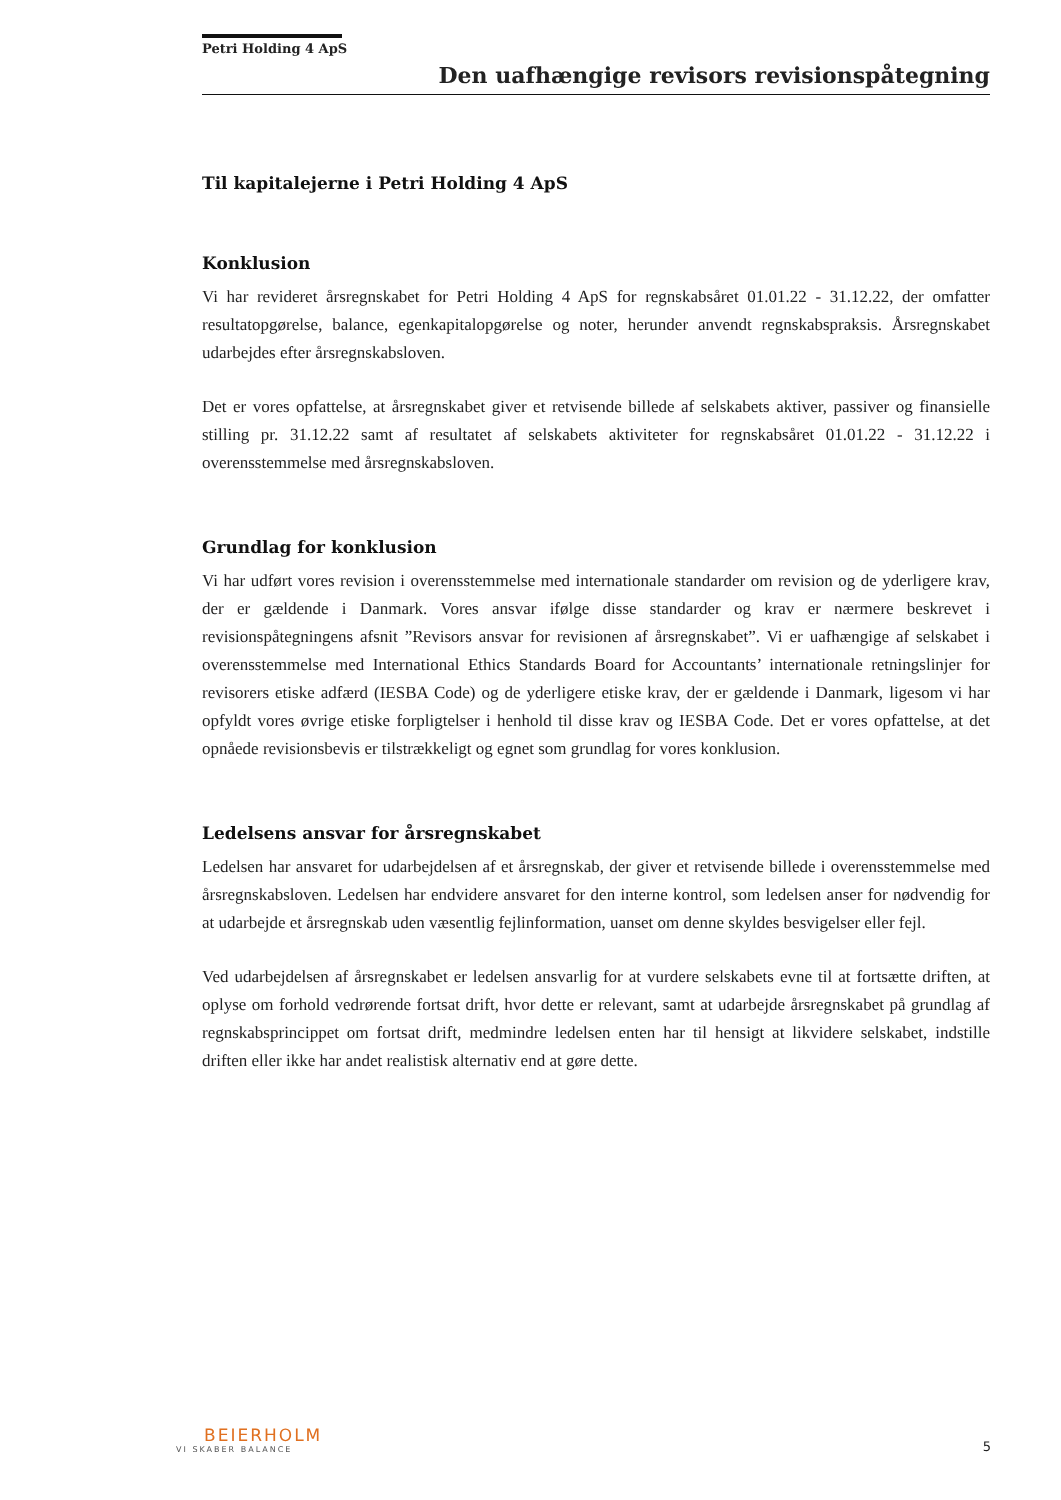Petri Holding 4 ApS
Den uafhængige revisors revisionspåtegning
Til kapitalejerne i Petri Holding 4 ApS
Konklusion
Vi har revideret årsregnskabet for Petri Holding 4 ApS for regnskabsåret 01.01.22 - 31.12.22, der omfatter resultatopgørelse, balance, egenkapitalopgørelse og noter, herunder anvendt regnskabspraksis. Årsregnskabet udarbejdes efter årsregnskabsloven.
Det er vores opfattelse, at årsregnskabet giver et retvisende billede af selskabets aktiver, passiver og finansielle stilling pr. 31.12.22 samt af resultatet af selskabets aktiviteter for regnskabsåret 01.01.22 - 31.12.22 i overensstemmelse med årsregnskabsloven.
Grundlag for konklusion
Vi har udført vores revision i overensstemmelse med internationale standarder om revision og de yderligere krav, der er gældende i Danmark. Vores ansvar ifølge disse standarder og krav er nærmere beskrevet i revisionspåtegningens afsnit ”Revisors ansvar for revisionen af årsregnskabet”. Vi er uafhængige af selskabet i overensstemmelse med International Ethics Standards Board for Accountants’ internationale retningslinjer for revisorers etiske adfærd (IESBA Code) og de yderligere etiske krav, der er gældende i Danmark, ligesom vi har opfyldt vores øvrige etiske forpligtelser i henhold til disse krav og IESBA Code. Det er vores opfattelse, at det opnåede revisionsbevis er tilstrækkeligt og egnet som grundlag for vores konklusion.
Ledelsens ansvar for årsregnskabet
Ledelsen har ansvaret for udarbejdelsen af et årsregnskab, der giver et retvisende billede i overensstemmelse med årsregnskabsloven. Ledelsen har endvidere ansvaret for den interne kontrol, som ledelsen anser for nødvendig for at udarbejde et årsregnskab uden væsentlig fejlinformation, uanset om denne skyldes besvigelser eller fejl.
Ved udarbejdelsen af årsregnskabet er ledelsen ansvarlig for at vurdere selskabets evne til at fortsætte driften, at oplyse om forhold vedrørende fortsat drift, hvor dette er relevant, samt at udarbejde årsregnskabet på grundlag af regnskabsprincippet om fortsat drift, medmindre ledelsen enten har til hensigt at likvidere selskabet, indstille driften eller ikke har andet realistisk alternativ end at gøre dette.
BEIERHOLM
VI SKABER BALANCE
5